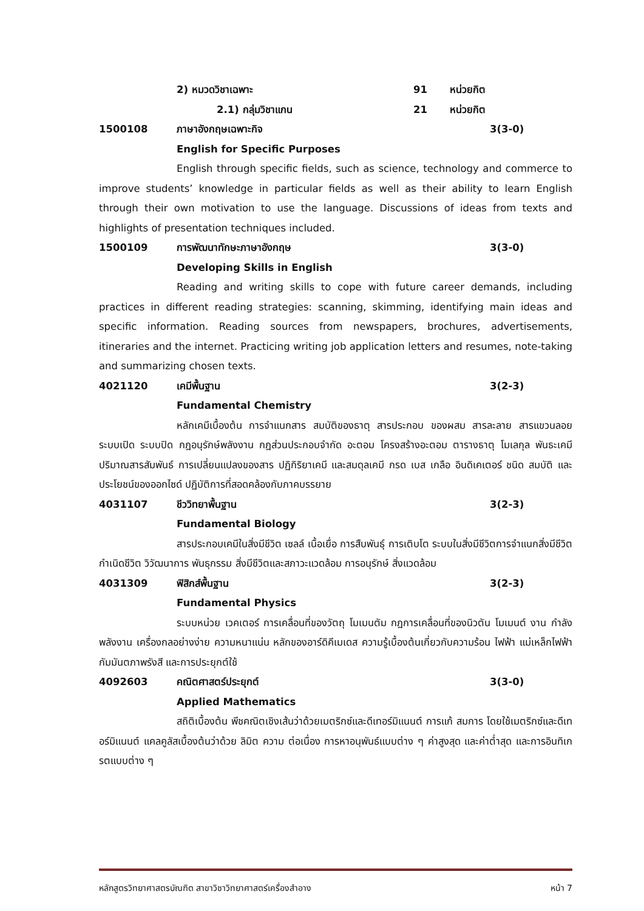2) หมวดวิชาเฉพาะ 91 หน่วยกิต
2.1) กลุ่มวิชาแกน 21 หน่วยกิต
1500108 ภาษาอังกฤษเฉพาะกิจ 3(3-0)
English for Specific Purposes
English through specific fields, such as science, technology and commerce to improve students’ knowledge in particular fields as well as their ability to learn English through their own motivation to use the language. Discussions of ideas from texts and highlights of presentation techniques included.
1500109 การพัฒนาทักษะภาษาอังกฤษ 3(3-0)
Developing Skills in English
Reading and writing skills to cope with future career demands, including practices in different reading strategies: scanning, skimming, identifying main ideas and specific information. Reading sources from newspapers, brochures, advertisements, itineraries and the internet. Practicing writing job application letters and resumes, note-taking and summarizing chosen texts.
4021120 เคมีพื้นฐาน 3(2-3)
Fundamental Chemistry
หลักเคมีเบื้องต้น การจำแนกสาร สมบัติของธาตุ สารประกอบ ของผสม สารละลาย สารแขวนลอย ระบบเปิด ระบบปิด กฎอนุรักษ์พลังงาน กฎส่วนประกอบจำกัด อะตอม โครงสร้างอะตอม ตารางธาตุ โมเลกุล พันธะเคมี ปริมาณสารสัมพันธ์ การเปลี่ยนแปลงของสาร ปฏิกิริยาเคมี และสมดุลเคมี กรด เบส เกลือ อินดิเคเตอร์ ชนิด สมบัติ และประโยชน์ของออกไซด์ ปฏิบัติการที่สอดคล้องกับภาคบรรยาย
4031107 ชีววิทยาพื้นฐาน 3(2-3)
Fundamental Biology
สารประกอบเคมีในสิ่งมีชีวิต เซลล์ เนื้อเยื่อ การสืบพันธุ์ การเติบโต ระบบในสิ่งมีชีวิตการจำแนกสิ่งมีชีวิต กำเนิดชีวิต วิวัฒนาการ พันธุกรรม สิ่งมีชีวิตและสภาวะแวดล้อม การอนุรักษ์ สิ่งแวดล้อม
4031309 ฟิสิกส์พื้นฐาน 3(2-3)
Fundamental Physics
ระบบหน่วย เวคเตอร์ การเคลื่อนที่ของวัตถุ โมเมนตัม กฎการเคลื่อนที่ของนิวตัน โมเมนต์ งาน กำลัง พลังงาน เครื่องกลอย่างง่าย ความหนาแน่น หลักของอาร์ดิคีเมเดส ความรู้เบื้องต้นเกี่ยวกับความร้อน ไฟฟ้า แม่เหล็กไฟฟ้า กัมมันตภาพรังสี และการประยุกต์ใช้
4092603 คณิตศาสตร์ประยุกต์ 3(3-0)
Applied Mathematics
สถิติเบื้องต้น พีชคณิตเชิงเส้นว่าด้วยเมตริกซ์และดีเทอร์มิแนนต์ การแก้ สมการ โดยใช้เมตริกซ์และดีเทอร์มิแนนต์ แคลคูลัสเบื้องต้นว่าด้วย ลิมิต ความ ต่อเนื่อง การหาอนุพันธ์แบบต่าง ๆ ค่าสูงสุด และค่าต่ำสุด และการอินทิเกรตแบบต่าง ๆ
หลักสูตรวิทยาศาสตรบัณฑิต สาขาวิชาวิทยาศาสตร์เครื่องสำอาง หน้า 7